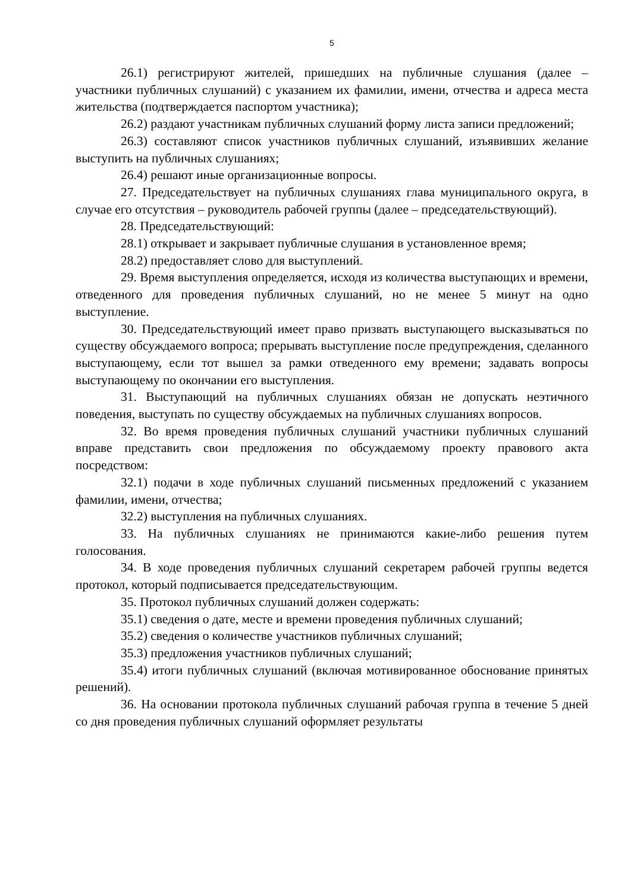5
26.1) регистрируют жителей, пришедших на публичные слушания (далее – участники публичных слушаний) с указанием их фамилии, имени, отчества и адреса места жительства (подтверждается паспортом участника);
26.2) раздают участникам публичных слушаний форму листа записи предложений;
26.3) составляют список участников публичных слушаний, изъявивших желание выступить на публичных слушаниях;
26.4) решают иные организационные вопросы.
27. Председательствует на публичных слушаниях глава муниципального округа, в случае его отсутствия – руководитель рабочей группы (далее – председательствующий).
28. Председательствующий:
28.1) открывает и закрывает публичные слушания в установленное время;
28.2) предоставляет слово для выступлений.
29. Время выступления определяется, исходя из количества выступающих и времени, отведенного для проведения публичных слушаний, но не менее 5 минут на одно выступление.
30. Председательствующий имеет право призвать выступающего высказываться по существу обсуждаемого вопроса; прерывать выступление после предупреждения, сделанного выступающему, если тот вышел за рамки отведенного ему времени; задавать вопросы выступающему по окончании его выступления.
31. Выступающий на публичных слушаниях обязан не допускать неэтичного поведения, выступать по существу обсуждаемых на публичных слушаниях вопросов.
32. Во время проведения публичных слушаний участники публичных слушаний вправе представить свои предложения по обсуждаемому проекту правового акта посредством:
32.1) подачи в ходе публичных слушаний письменных предложений с указанием фамилии, имени, отчества;
32.2) выступления на публичных слушаниях.
33. На публичных слушаниях не принимаются какие-либо решения путем голосования.
34. В ходе проведения публичных слушаний секретарем рабочей группы ведется протокол, который подписывается председательствующим.
35. Протокол публичных слушаний должен содержать:
35.1) сведения о дате, месте и времени проведения публичных слушаний;
35.2) сведения о количестве участников публичных слушаний;
35.3) предложения участников публичных слушаний;
35.4) итоги публичных слушаний (включая мотивированное обоснование принятых решений).
36. На основании протокола публичных слушаний рабочая группа в течение 5 дней со дня проведения публичных слушаний оформляет результаты